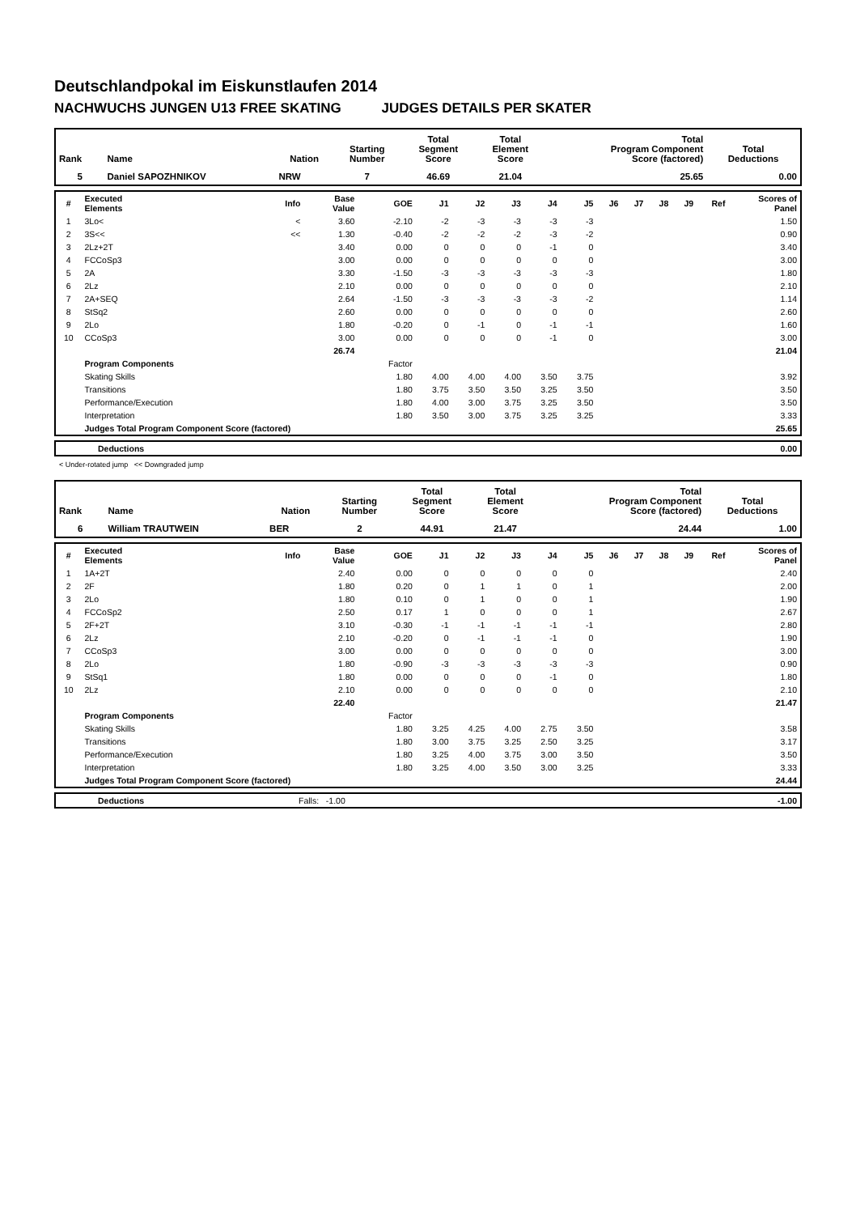Deutschlandpokal im Eiskunstlaufen 2014
NACHWUCHS JUNGEN U13 FREE SKATING JUDGES DETAILS PER SKATER
| Rank | Name | Nation | Starting Number | Total Segment Score | Total Element Score | Total Program Component Score (factored) | Total Deductions |
| --- | --- | --- | --- | --- | --- | --- | --- |
| 5 | Daniel SAPOZHNIKOV | NRW | 7 | 46.69 | 21.04 | 25.65 | 0.00 |
| # | Executed Elements | Info | Base Value | GOE | J1 | J2 | J3 | J4 | J5 | J6 | J7 | J8 | J9 | Ref | Scores of Panel |
| --- | --- | --- | --- | --- | --- | --- | --- | --- | --- | --- | --- | --- | --- | --- | --- |
| 1 | 3Lo< | < | 3.60 | -2.10 | -2 | -3 | -3 | -3 | -3 | | | | | | 1.50 |
| 2 | 3S<< | << | 1.30 | -0.40 | -2 | -2 | -2 | -3 | -2 | | | | | | 0.90 |
| 3 | 2Lz+2T | | 3.40 | 0.00 | 0 | 0 | 0 | -1 | 0 | | | | | | 3.40 |
| 4 | FCCoSp3 | | 3.00 | 0.00 | 0 | 0 | 0 | 0 | 0 | | | | | | 3.00 |
| 5 | 2A | | 3.30 | -1.50 | -3 | -3 | -3 | -3 | -3 | | | | | | 1.80 |
| 6 | 2Lz | | 2.10 | 0.00 | 0 | 0 | 0 | 0 | 0 | | | | | | 2.10 |
| 7 | 2A+SEQ | | 2.64 | -1.50 | -3 | -3 | -3 | -3 | -2 | | | | | | 1.14 |
| 8 | StSq2 | | 2.60 | 0.00 | 0 | 0 | 0 | 0 | 0 | | | | | | 2.60 |
| 9 | 2Lo | | 1.80 | -0.20 | 0 | -1 | 0 | -1 | -1 | | | | | | 1.60 |
| 10 | CCoSp3 | | 3.00 | 0.00 | 0 | 0 | 0 | -1 | 0 | | | | | | 3.00 |
| | | | 26.74 | | | | | | | | | | | | 21.04 |
| | Program Components | | | Factor | | | | | | | | | | | |
| | Skating Skills | | | 1.80 | 4.00 | 4.00 | 4.00 | 3.50 | 3.75 | | | | | | 3.92 |
| | Transitions | | | 1.80 | 3.75 | 3.50 | 3.50 | 3.25 | 3.50 | | | | | | 3.50 |
| | Performance/Execution | | | 1.80 | 4.00 | 3.00 | 3.75 | 3.25 | 3.50 | | | | | | 3.50 |
| | Interpretation | | | 1.80 | 3.50 | 3.00 | 3.75 | 3.25 | 3.25 | | | | | | 3.33 |
| | Judges Total Program Component Score (factored) | | | | | | | | | | | | | | 25.65 |
| | Deductions | 0.00 |
< Under-rotated jump << Downgraded jump
| Rank | Name | Nation | Starting Number | Total Segment Score | Total Element Score | Total Program Component Score (factored) | Total Deductions |
| --- | --- | --- | --- | --- | --- | --- | --- |
| 6 | William TRAUTWEIN | BER | 2 | 44.91 | 21.47 | 24.44 | 1.00 |
| # | Executed Elements | Info | Base Value | GOE | J1 | J2 | J3 | J4 | J5 | J6 | J7 | J8 | J9 | Ref | Scores of Panel |
| --- | --- | --- | --- | --- | --- | --- | --- | --- | --- | --- | --- | --- | --- | --- | --- |
| 1 | 1A+2T | | 2.40 | 0.00 | 0 | 0 | 0 | 0 | 0 | | | | | | 2.40 |
| 2 | 2F | | 1.80 | 0.20 | 0 | 1 | 1 | 0 | 1 | | | | | | 2.00 |
| 3 | 2Lo | | 1.80 | 0.10 | 0 | 1 | 0 | 0 | 1 | | | | | | 1.90 |
| 4 | FCCoSp2 | | 2.50 | 0.17 | 1 | 0 | 0 | 0 | 1 | | | | | | 2.67 |
| 5 | 2F+2T | | 3.10 | -0.30 | -1 | -1 | -1 | -1 | -1 | | | | | | 2.80 |
| 6 | 2Lz | | 2.10 | -0.20 | 0 | -1 | -1 | -1 | 0 | | | | | | 1.90 |
| 7 | CCoSp3 | | 3.00 | 0.00 | 0 | 0 | 0 | 0 | 0 | | | | | | 3.00 |
| 8 | 2Lo | | 1.80 | -0.90 | -3 | -3 | -3 | -3 | -3 | | | | | | 0.90 |
| 9 | StSq1 | | 1.80 | 0.00 | 0 | 0 | 0 | -1 | 0 | | | | | | 1.80 |
| 10 | 2Lz | | 2.10 | 0.00 | 0 | 0 | 0 | 0 | 0 | | | | | | 2.10 |
| | | | 22.40 | | | | | | | | | | | | 21.47 |
| | Program Components | | | Factor | | | | | | | | | | | |
| | Skating Skills | | | 1.80 | 3.25 | 4.25 | 4.00 | 2.75 | 3.50 | | | | | | 3.58 |
| | Transitions | | | 1.80 | 3.00 | 3.75 | 3.25 | 2.50 | 3.25 | | | | | | 3.17 |
| | Performance/Execution | | | 1.80 | 3.25 | 4.00 | 3.75 | 3.00 | 3.50 | | | | | | 3.50 |
| | Interpretation | | | 1.80 | 3.25 | 4.00 | 3.50 | 3.00 | 3.25 | | | | | | 3.33 |
| | Judges Total Program Component Score (factored) | | | | | | | | | | | | | | 24.44 |
| | Deductions | Falls: -1.00 | -1.00 |